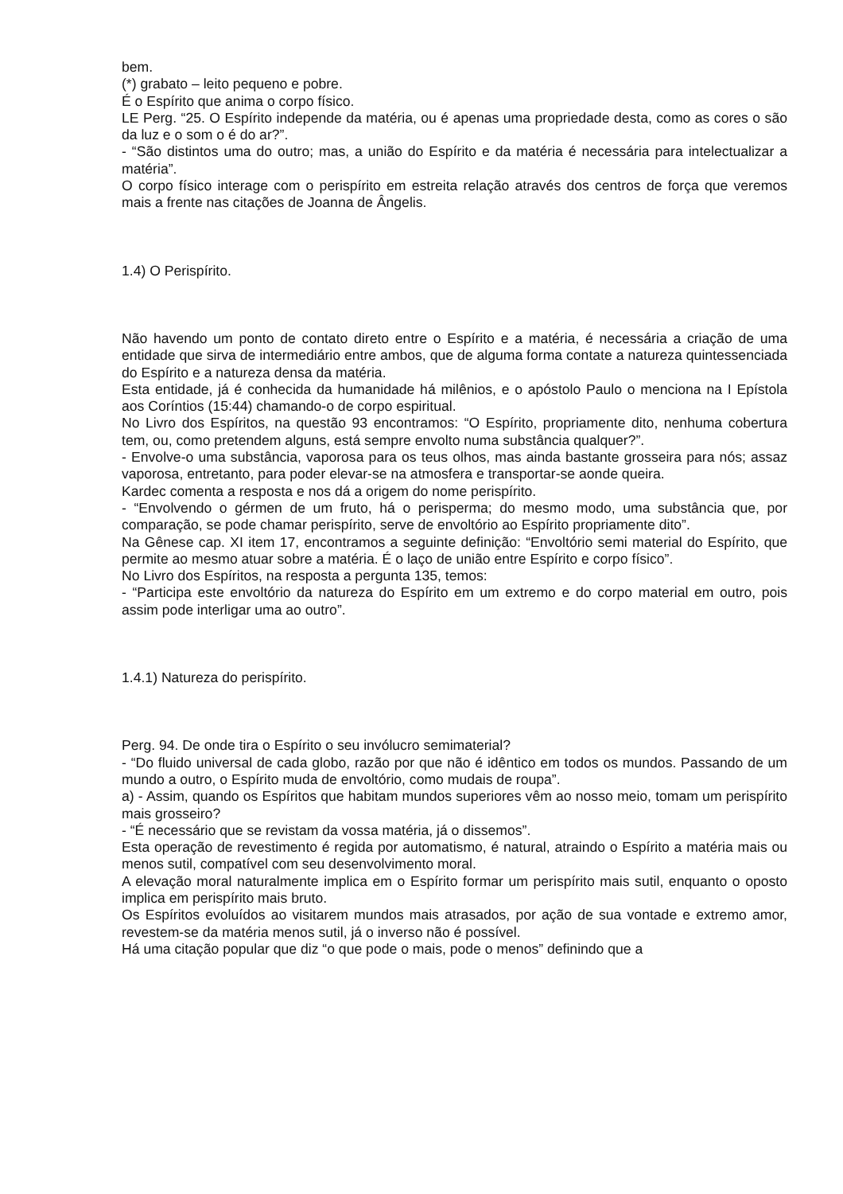bem.
(*) grabato – leito pequeno e pobre.
É o Espírito que anima o corpo físico.
LE Perg. “25. O Espírito independe da matéria, ou é apenas uma propriedade desta, como as cores o são da luz e o som o é do ar?”.
- “São distintos uma do outro; mas, a união do Espírito e da matéria é necessária para intelectualizar a matéria”.
O corpo físico interage com o perispírito em estreita relação através dos centros de força que veremos mais a frente nas citações de Joanna de Ângelis.
1.4) O Perispírito.
Não havendo um ponto de contato direto entre o Espírito e a matéria, é necessária a criação de uma entidade que sirva de intermediário entre ambos, que de alguma forma contate a natureza quintessenciada do Espírito e a natureza densa da matéria.
Esta entidade, já é conhecida da humanidade há milênios, e o apóstolo Paulo o menciona na I Epístola aos Coríntios (15:44) chamando-o de corpo espiritual.
No Livro dos Espíritos, na questão 93 encontramos: “O Espírito, propriamente dito, nenhuma cobertura tem, ou, como pretendem alguns, está sempre envolto numa substância qualquer?”.
- Envolve-o uma substância, vaporosa para os teus olhos, mas ainda bastante grosseira para nós; assaz vaporosa, entretanto, para poder elevar-se na atmosfera e transportar-se aonde queira.
Kardec comenta a resposta e nos dá a origem do nome perispírito.
- “Envolvendo o gérmen de um fruto, há o perisperma; do mesmo modo, uma substância que, por comparação, se pode chamar perispírito, serve de envoltório ao Espírito propriamente dito”.
Na Gênese cap. XI item 17, encontramos a seguinte definição: “Envoltório semi material do Espírito, que permite ao mesmo atuar sobre a matéria. É o laço de união entre Espírito e corpo físico”.
No Livro dos Espíritos, na resposta a pergunta 135, temos:
- “Participa este envoltório da natureza do Espírito em um extremo e do corpo material em outro, pois assim pode interligar uma ao outro”.
1.4.1) Natureza do perispírito.
Perg. 94. De onde tira o Espírito o seu invólucro semimaterial?
- “Do fluido universal de cada globo, razão por que não é idêntico em todos os mundos. Passando de um mundo a outro, o Espírito muda de envoltório, como mudais de roupa”.
a) - Assim, quando os Espíritos que habitam mundos superiores vêm ao nosso meio, tomam um perispírito mais grosseiro?
- “É necessário que se revistam da vossa matéria, já o dissemos”.
Esta operação de revestimento é regida por automatismo, é natural, atraindo o Espírito a matéria mais ou menos sutil, compatível com seu desenvolvimento moral.
A elevação moral naturalmente implica em o Espírito formar um perispírito mais sutil, enquanto o oposto implica em perispírito mais bruto.
Os Espíritos evoluídos ao visitarem mundos mais atrasados, por ação de sua vontade e extremo amor, revestem-se da matéria menos sutil, já o inverso não é possível.
Há uma citação popular que diz “o que pode o mais, pode o menos” definindo que a